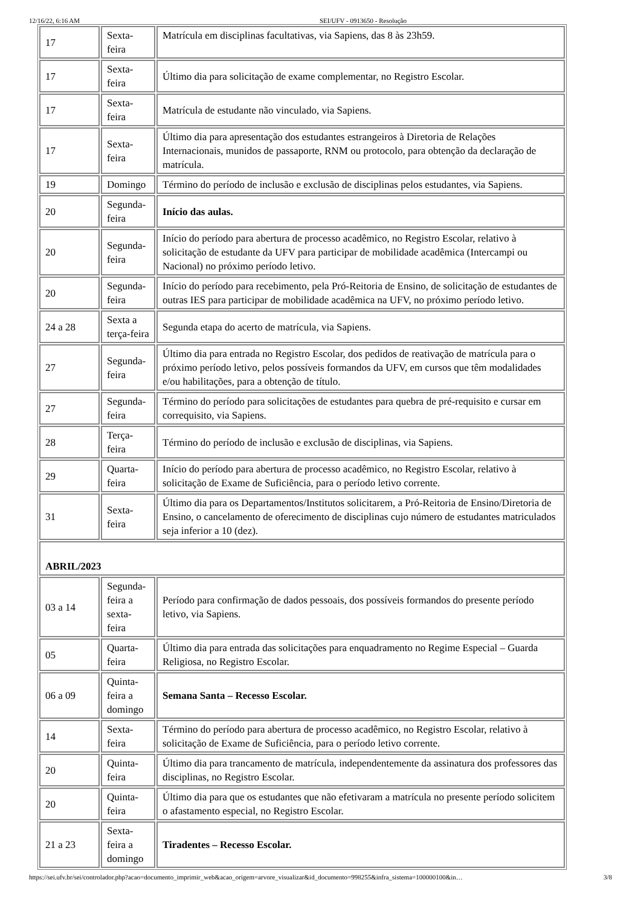12/16/22, 6:16 AM SEI/UFV - 0913650 - Resolução
| 17 | Sexta-feira | Matrícula em disciplinas facultativas, via Sapiens, das 8 às 23h59. |
| 17 | Sexta-feira | Último dia para solicitação de exame complementar, no Registro Escolar. |
| 17 | Sexta-feira | Matrícula de estudante não vinculado, via Sapiens. |
| 17 | Sexta-feira | Último dia para apresentação dos estudantes estrangeiros à Diretoria de Relações Internacionais, munidos de passaporte, RNM ou protocolo, para obtenção da declaração de matrícula. |
| 19 | Domingo | Término do período de inclusão e exclusão de disciplinas pelos estudantes, via Sapiens. |
| 20 | Segunda-feira | Início das aulas. |
| 20 | Segunda-feira | Início do período para abertura de processo acadêmico, no Registro Escolar, relativo à solicitação de estudante da UFV para participar de mobilidade acadêmica (Intercampi ou Nacional) no próximo período letivo. |
| 20 | Segunda-feira | Início do período para recebimento, pela Pró-Reitoria de Ensino, de solicitação de estudantes de outras IES para participar de mobilidade acadêmica na UFV, no próximo período letivo. |
| 24 a 28 | Sexta a terça-feira | Segunda etapa do acerto de matrícula, via Sapiens. |
| 27 | Segunda-feira | Último dia para entrada no Registro Escolar, dos pedidos de reativação de matrícula para o próximo período letivo, pelos possíveis formandos da UFV, em cursos que têm modalidades e/ou habilitações, para a obtenção de título. |
| 27 | Segunda-feira | Término do período para solicitações de estudantes para quebra de pré-requisito e cursar em correquisito, via Sapiens. |
| 28 | Terça-feira | Término do período de inclusão e exclusão de disciplinas, via Sapiens. |
| 29 | Quarta-feira | Início do período para abertura de processo acadêmico, no Registro Escolar, relativo à solicitação de Exame de Suficiência, para o período letivo corrente. |
| 31 | Sexta-feira | Último dia para os Departamentos/Institutos solicitarem, a Pró-Reitoria de Ensino/Diretoria de Ensino, o cancelamento de oferecimento de disciplinas cujo número de estudantes matriculados seja inferior a 10 (dez). |
| ABRIL/2023 | | |
| 03 a 14 | Segunda-feira a sexta-feira | Período para confirmação de dados pessoais, dos possíveis formandos do presente período letivo, via Sapiens. |
| 05 | Quarta-feira | Último dia para entrada das solicitações para enquadramento no Regime Especial – Guarda Religiosa, no Registro Escolar. |
| 06 a 09 | Quinta-feira a domingo | Semana Santa – Recesso Escolar. |
| 14 | Sexta-feira | Término do período para abertura de processo acadêmico, no Registro Escolar, relativo à solicitação de Exame de Suficiência, para o período letivo corrente. |
| 20 | Quinta-feira | Último dia para trancamento de matrícula, independentemente da assinatura dos professores das disciplinas, no Registro Escolar. |
| 20 | Quinta-feira | Último dia para que os estudantes que não efetivaram a matrícula no presente período solicitem o afastamento especial, no Registro Escolar. |
| 21 a 23 | Sexta-feira a domingo | Tiradentes – Recesso Escolar. |
https://sei.ufv.br/sei/controlador.php?acao=documento_imprimir_web&acao_origem=arvore_visualizar&id_documento=998255&infra_sistema=100000100&in… 3/8